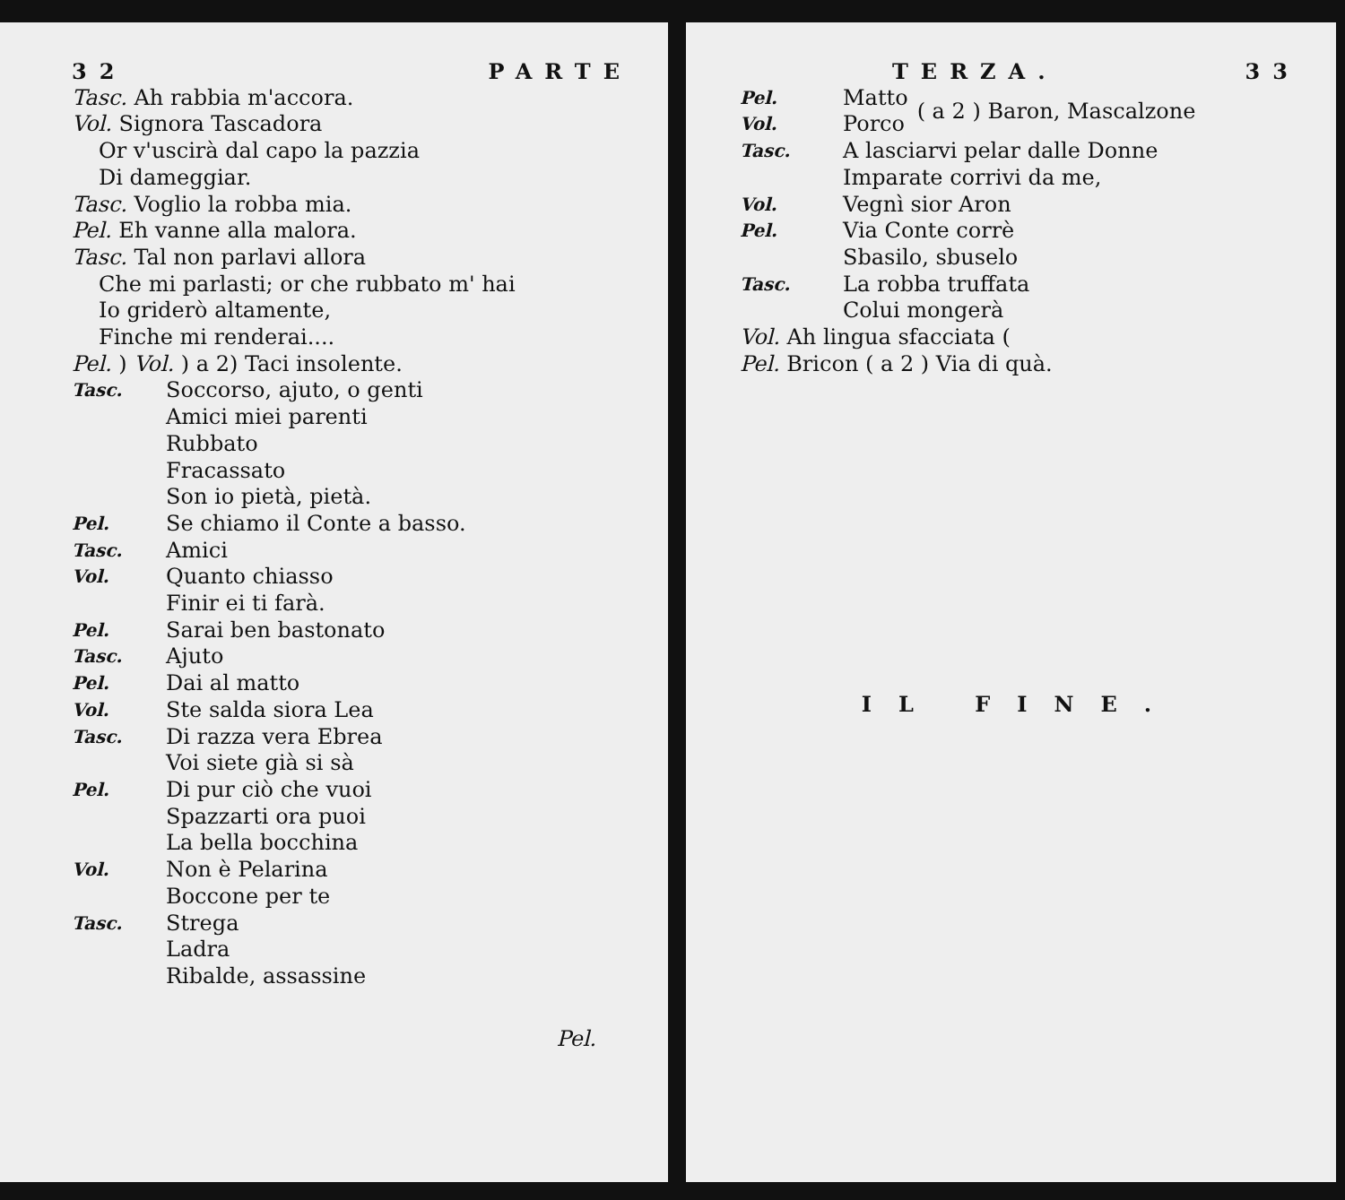32 PARTE
Tasc. Ah rabbia m'accora.
Vol. Signora Tascadora
Or v'uscirà dal capo la pazzia
Di dameggiar.
Tasc. Voglio la robba mia.
Pel. Eh vanne alla malora.
Tasc. Tal non parlavi allora
Che mi parlasti; or che rubbato m' hai
Io griderò altamente,
Finche mi renderai....
Pel. ) Vol. ) a 2) Taci insolente.
Tasc. Soccorso, ajuto, o genti
Amici miei parenti
Rubbato
Fracassato
Son io pietà, pietà.
Pel. Se chiamo il Conte a basso.
Tasc. Amici
Vol. Quanto chiasso
Finir ei ti farà.
Pel. Sarai ben bastonato
Tasc. Ajuto
Pel. Dai al matto
Vol. Ste salda siora Lea
Tasc. Di razza vera Ebrea
Voi siete già si sà
Pel. Di pur ciò che vuoi
Spazzarti ora puoi
La bella bocchina
Vol. Non è Pelarina
Boccone per te
Tasc. Strega
Ladra
Ribalde, assassine
Pel.
TERZA. 33
Pel.
Vol. Matto
Porco ( a 2 ) Baron, Mascalzone
Tasc. A lasciarvi pelar dalle Donne
Imparate corrivi da me,
Vol. Vegnì sior Aron
Pel. Via Conte corrè
Sbasilo, sbuselo
Tasc. La robba truffata
Colui mongerà
Vol. Ah lingua sfacciata (
Pel. Bricon ( a 2 ) Via di quà.
IL FINE.